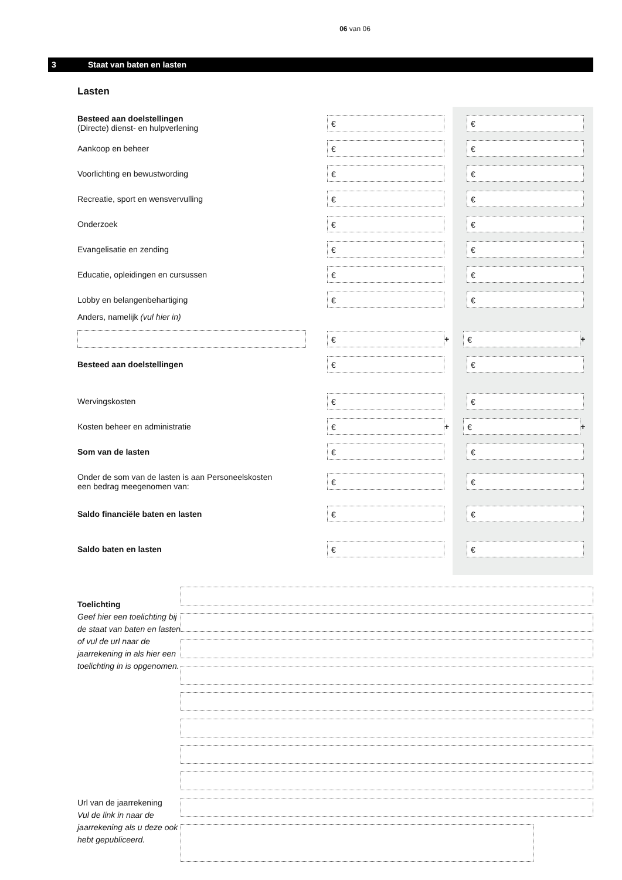06 van 06
3 Staat van baten en lasten
Lasten
Besteed aan doelstellingen
(Directe) dienst- en hulpverlening
€ €
Aankoop en beheer
€ €
Voorlichting en bewustwording
€ €
Recreatie, sport en wensvervulling
€ €
Onderzoek
€ €
Evangelisatie en zending
€ €
Educatie, opleidingen en cursussen
€ €
Lobby en belangenbehartiging
€ €
Anders, namelijk (vul hier in)
€
+
€
+
Besteed aan doelstellingen
€ €
Wervingskosten
€ €
Kosten beheer en administratie
€
+
€
+
Som van de lasten
€ €
Onder de som van de lasten is aan Personeelskosten
een bedrag meegenomen van:
€ €
Saldo financiële baten en lasten
€ €
Saldo baten en lasten
€ €
Toelichting
Geef hier een toelichting bij de staat van baten en lasten of vul de url naar de jaarrekening in als hier een toelichting in is opgenomen.
Url van de jaarrekening
Vul de link in naar de jaarrekening als u deze ook hebt gepubliceerd.